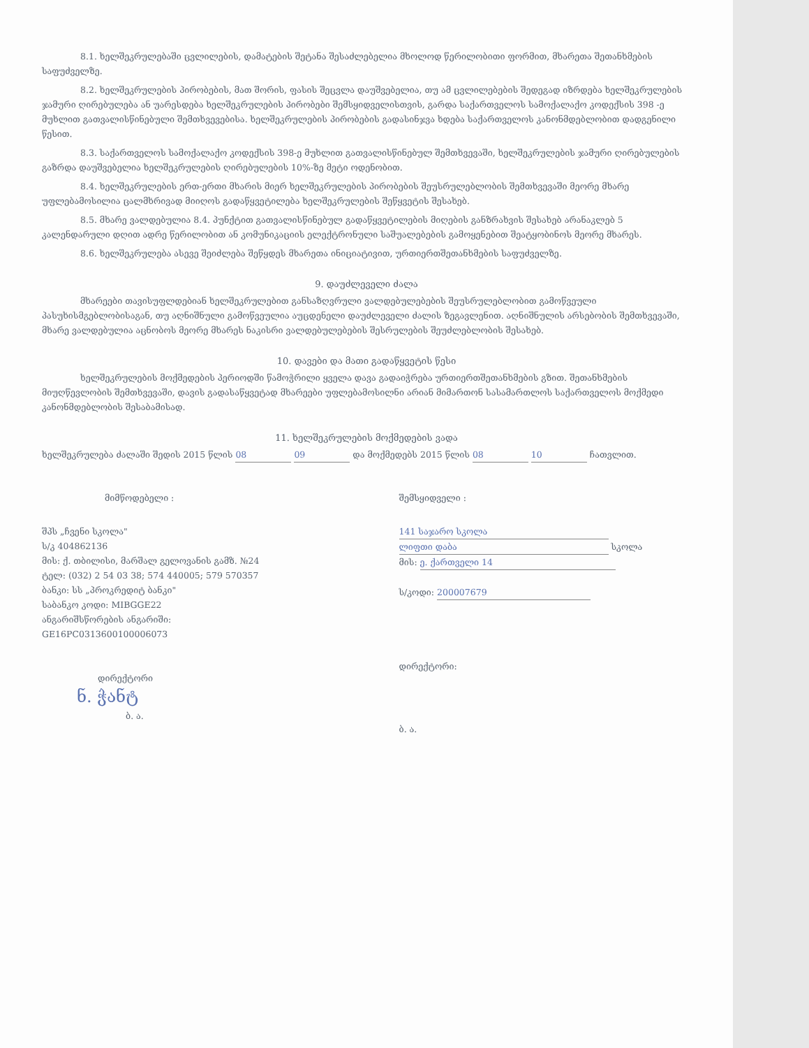8.1. ხელშეკრულებაში ცვლილების, დამატების შეტანა შესაძლებელია მხოლოდ წერილობითი ფორმით, მხარეთა შეთანხმების საფუძველზე.
8.2. ხელშეკრულების პირობების, მათ შორის, ფასის შეცვლა დაუშვებელია, თუ ამ ცვლილებების შედეგად იზრდება ხელშეკრულების ჯამური ღირებულება ან უარესდება ხელშეკრულების პირობები შემსყიდველისთვის, გარდა საქართველოს სამოქალაქო კოდექსის 398 -ე მუხლით გათვალისწინებული შემთხვევებისა. ხელშეკრულების პირობების გადასინჯვა ხდება საქართველოს კანონმდებლობით დადგენილი წესით.
8.3. საქართველოს სამოქალაქო კოდექსის 398-ე მუხლით გათვალისწინებულ შემთხვევაში, ხელშეკრულების ჯამური ღირებულების გაზრდა დაუშვებელია ხელშეკრულების ღირებულების 10%-ზე მეტი ოდენობით.
8.4. ხელშეკრულების ერთ-ერთი მხარის მიერ ხელშეკრულების პირობების შეუსრულებლობის შემთხვევაში მეორე მხარე უფლებამოსილია ცალმხრივად მიიღოს გადაწყვეტილება ხელშეკრულების შეწყვეტის შესახებ.
8.5. მხარე ვალდებულია 8.4. პუნქტით გათვალისწინებულ გადაწყვეტილების მიღების განზრახვის შესახებ არანაკლებ 5 კალენდარული დღით ადრე წერილობით ან კომუნიკაციის ელექტრონული საშუალებების გამოყენებით შეატყობინოს მეორე მხარეს.
8.6. ხელშეკრულება ასევე შეიძლება შეწყდეს მხარეთა ინიციატივით, ურთიერთშეთანხმების საფუძველზე.
9. დაუძლეველი ძალა
მხარეები თავისუფლდებიან ხელშეკრულებით განსაზღვრული ვალდებულებების შეუსრულებლობით გამოწვეული პასუხისმგებლობისაგან, თუ აღნიშნული გამოწვეულია აუცდენელი დაუძლეველი ძალის ზეგავლენით. აღნიშნულის არსებობის შემთხვევაში, მხარე ვალდებულია აცნობოს მეორე მხარეს ნაკისრი ვალდებულებების შესრულების შეუძლებლობის შესახებ.
10. დავები და მათი გადაწყვეტის წესი
ხელშეკრულების მოქმედების პერიოდში წამოჭრილი ყველა დავა გადაიჭრება ურთიერთშეთანხმების გზით. შეთანხმების მიუღწევლობის შემთხვევაში, დავის გადასაწყვეტად მხარეები უფლებამოსილნი არიან მიმართონ სასამართლოს საქართველოს მოქმედი კანონმდებლობის შესაბამისად.
11. ხელშეკრულების მოქმედების ვადა
ხელშეკრულება ძალაში შედის 2015 წლის 08 09 და მოქმედებს 2015 წლის 08 10 ჩათვლით.
მიმწოდებელი :
შპს „ჩვენი სკოლა"
ს/კ 404862136
მის: ქ. თბილისი, მარშალ გელოვანის გამზ. №24
ტელ: (032) 2 54 03 38; 574 440005; 579 570357
ბანკი: სს „პროკრედიტ ბანკი"
საბანკო კოდი: MIBGGE22
ანგარიშსწორების ანგარიში:
GE16PC0313600100006073
დირექტორი
ნ. ჭანტ
ბ. ა.
შემსყიდველი :
141 საჯარო სკოლა
ლიფთი დაბა სკოლა
მის: ე. ქართველი 14
ს/კოდი: 200007679
დირექტორი:
ბ. ა.